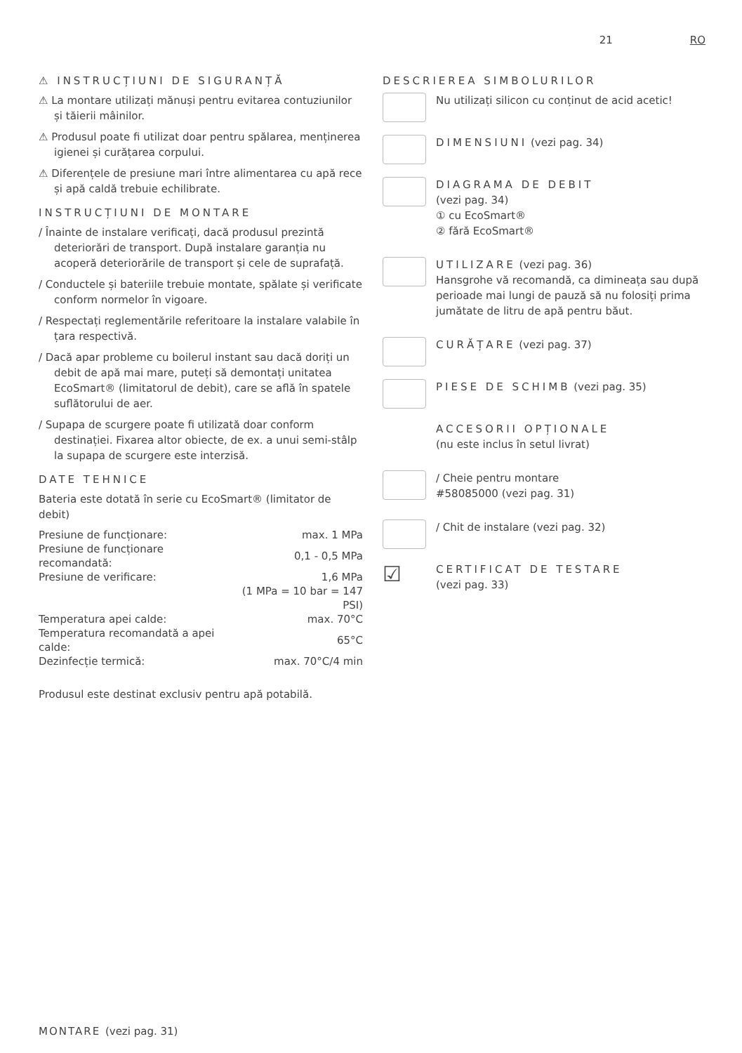21 RO
⚠ INSTRUCȚIUNI DE SIGURANȚĂ
⚠ La montare utilizați mănuși pentru evitarea contuziunilor și tăierii mâinilor.
⚠ Produsul poate fi utilizat doar pentru spălarea, menținerea igienei și curățarea corpului.
⚠ Diferențele de presiune mari între alimentarea cu apă rece și apă caldă trebuie echilibrate.
INSTRUCȚIUNI DE MONTARE
/ Înainte de instalare verificați, dacă produsul prezintă deteriorări de transport. După instalare garanția nu acoperă deteriorările de transport și cele de suprafață.
/ Conductele și bateriile trebuie montate, spălate și verificate conform normelor în vigoare.
/ Respectați reglementările referitoare la instalare valabile în țara respectivă.
/ Dacă apar probleme cu boilerul instant sau dacă doriți un debit de apă mai mare, puteți să demontați unitatea EcoSmart® (limitatorul de debit), care se află în spatele suflătorului de aer.
/ Supapa de scurgere poate fi utilizată doar conform destinației. Fixarea altor obiecte, de ex. a unui semi-stâlp la supapa de scurgere este interzisă.
DATE TEHNICE
Bateria este dotată în serie cu EcoSmart® (limitator de debit)
| Presiune de funcționare: | max. 1 MPa |
| Presiune de funcționare recomandată: | 0,1 - 0,5 MPa |
| Presiune de verificare: | 1,6 MPa |
| | (1 MPa = 10 bar = 147 PSI) |
| Temperatura apei calde: | max. 70°C |
| Temperatura recomandată a apei calde: | 65°C |
| Dezinfecție termică: | max. 70°C/4 min |
Produsul este destinat exclusiv pentru apă potabilă.
DESCRIEREA SIMBOLURILOR
Nu utilizați silicon cu conținut de acid acetic!
DIMENSIUNI (vezi pag. 34)
DIAGRAMA DE DEBIT
(vezi pag. 34)
① cu EcoSmart®
② fără EcoSmart®
UTILIZARE (vezi pag. 36)
Hansgrohe vă recomandă, ca dimineața sau după perioade mai lungi de pauză să nu folosiți prima jumătate de litru de apă pentru băut.
CURĂȚARE (vezi pag. 37)
PIESE DE SCHIMB (vezi pag. 35)
ACCESORII OPȚIONALE
(nu este inclus în setul livrat)
/ Cheie pentru montare
#58085000 (vezi pag. 31)
/ Chit de instalare (vezi pag. 32)
☑
CERTIFICAT DE TESTARE
(vezi pag. 33)
MONTARE (vezi pag. 31)